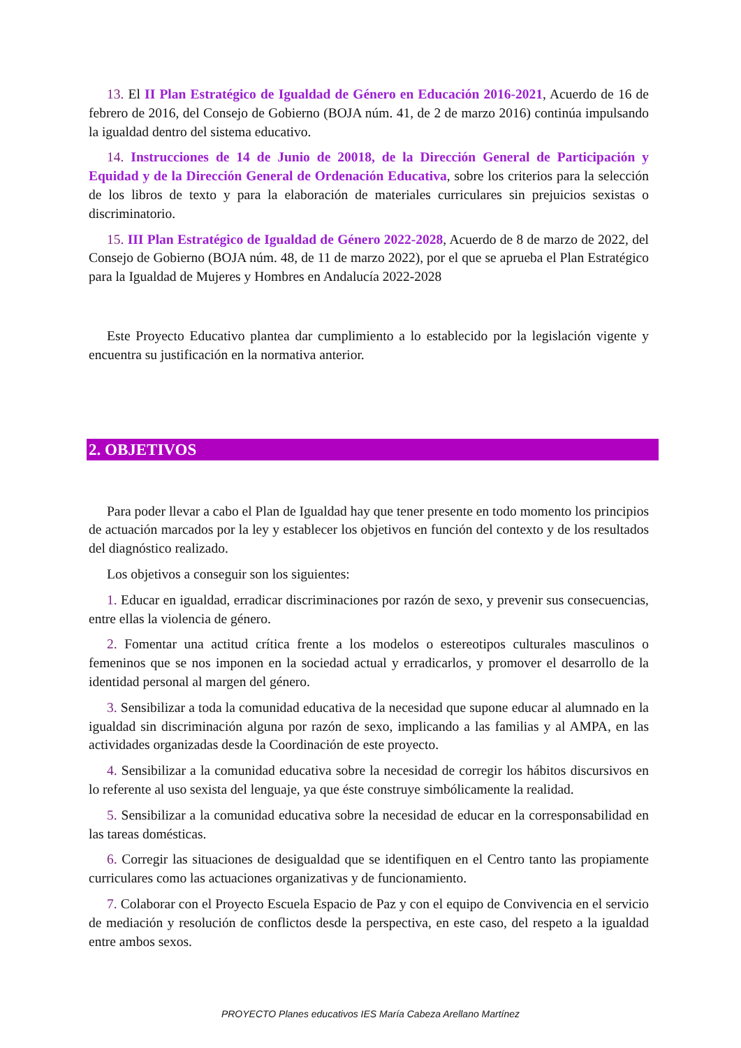13. El II Plan Estratégico de Igualdad de Género en Educación 2016-2021, Acuerdo de 16 de febrero de 2016, del Consejo de Gobierno (BOJA núm. 41, de 2 de marzo 2016) continúa impulsando la igualdad dentro del sistema educativo.
14. Instrucciones de 14 de Junio de 20018, de la Dirección General de Participación y Equidad y de la Dirección General de Ordenación Educativa, sobre los criterios para la selección de los libros de texto y para la elaboración de materiales curriculares sin prejuicios sexistas o discriminatorio.
15. III Plan Estratégico de Igualdad de Género 2022-2028, Acuerdo de 8 de marzo de 2022, del Consejo de Gobierno (BOJA núm. 48, de 11 de marzo 2022), por el que se aprueba el Plan Estratégico para la Igualdad de Mujeres y Hombres en Andalucía 2022-2028
Este Proyecto Educativo plantea dar cumplimiento a lo establecido por la legislación vigente y encuentra su justificación en la normativa anterior.
2. OBJETIVOS
Para poder llevar a cabo el Plan de Igualdad hay que tener presente en todo momento los principios de actuación marcados por la ley y establecer los objetivos en función del contexto y de los resultados del diagnóstico realizado.
Los objetivos a conseguir son los siguientes:
1. Educar en igualdad, erradicar discriminaciones por razón de sexo, y prevenir sus consecuencias, entre ellas la violencia de género.
2. Fomentar una actitud crítica frente a los modelos o estereotipos culturales masculinos o femeninos que se nos imponen en la sociedad actual y erradicarlos, y promover el desarrollo de la identidad personal al margen del género.
3. Sensibilizar a toda la comunidad educativa de la necesidad que supone educar al alumnado en la igualdad sin discriminación alguna por razón de sexo, implicando a las familias y al AMPA, en las actividades organizadas desde la Coordinación de este proyecto.
4. Sensibilizar a la comunidad educativa sobre la necesidad de corregir los hábitos discursivos en lo referente al uso sexista del lenguaje, ya que éste construye simbólicamente la realidad.
5. Sensibilizar a la comunidad educativa sobre la necesidad de educar en la corresponsabilidad en las tareas domésticas.
6. Corregir las situaciones de desigualdad que se identifiquen en el Centro tanto las propiamente curriculares como las actuaciones organizativas y de funcionamiento.
7. Colaborar con el Proyecto Escuela Espacio de Paz y con el equipo de Convivencia en el servicio de mediación y resolución de conflictos desde la perspectiva, en este caso, del respeto a la igualdad entre ambos sexos.
PROYECTO Planes educativos IES María Cabeza Arellano Martínez